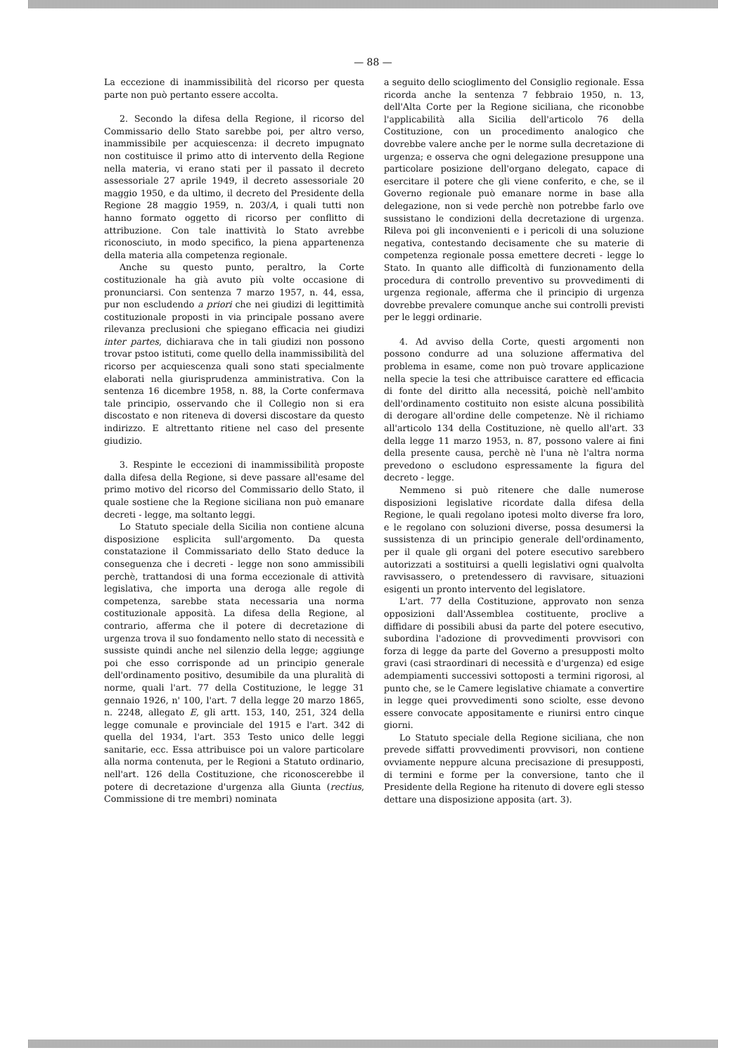— 88 —
La eccezione di inammissibilità del ricorso per questa parte non può pertanto essere accolta.
2. Secondo la difesa della Regione, il ricorso del Commissario dello Stato sarebbe poi, per altro verso, inammissibile per acquiescenza: il decreto impugnato non costituisce il primo atto di intervento della Regione nella materia, vi erano stati per il passato il decreto assessoriale 27 aprile 1949, il decreto assessoriale 20 maggio 1950, e da ultimo, il decreto del Presidente della Regione 28 maggio 1959, n. 203/A, i quali tutti non hanno formato oggetto di ricorso per conflitto di attribuzione. Con tale inattività lo Stato avrebbe riconosciuto, in modo specifico, la piena appartenenza della materia alla competenza regionale.
Anche su questo punto, peraltro, la Corte costituzionale ha già avuto più volte occasione di pronunciarsi. Con sentenza 7 marzo 1957, n. 44, essa, pur non escludendo a priori che nei giudizi di legittimità costituzionale proposti in via principale possano avere rilevanza preclusioni che spiegano efficacia nei giudizi inter partes, dichiarava che in tali giudizi non possono trovar pstoo istituti, come quello della inammissibilità del ricorso per acquiescenza quali sono stati specialmente elaborati nella giurisprudenza amministrativa. Con la sentenza 16 dicembre 1958, n. 88, la Corte confermava tale principio, osservando che il Collegio non si era discostato e non riteneva di doversi discostare da questo indirizzo. E altrettanto ritiene nel caso del presente giudizio.
3. Respinte le eccezioni di inammissibilità proposte dalla difesa della Regione, si deve passare all'esame del primo motivo del ricorso del Commissario dello Stato, il quale sostiene che la Regione siciliana non può emanare decreti - legge, ma soltanto leggi.
Lo Statuto speciale della Sicilia non contiene alcuna disposizione esplicita sull'argomento. Da questa constatazione il Commissariato dello Stato deduce la conseguenza che i decreti - legge non sono ammissibili perchè, trattandosi di una forma eccezionale di attività legislativa, che importa una deroga alle regole di competenza, sarebbe stata necessaria una norma costituzionale apposità. La difesa della Regione, al contrario, afferma che il potere di decretazione di urgenza trova il suo fondamento nello stato di necessità e sussiste quindi anche nel silenzio della legge; aggiunge poi che esso corrisponde ad un principio generale dell'ordinamento positivo, desumibile da una pluralità di norme, quali l'art. 77 della Costituzione, le legge 31 gennaio 1926, n' 100, l'art. 7 della legge 20 marzo 1865, n. 2248, allegato E, gli artt. 153, 140, 251, 324 della legge comunale e provinciale del 1915 e l'art. 342 di quella del 1934, l'art. 353 Testo unico delle leggi sanitarie, ecc. Essa attribuisce poi un valore particolare alla norma contenuta, per le Regioni a Statuto ordinario, nell'art. 126 della Costituzione, che riconoscerebbe il potere di decretazione d'urgenza alla Giunta (rectius, Commissione di tre membri) nominata
a seguito dello scioglimento del Consiglio regionale. Essa ricorda anche la sentenza 7 febbraio 1950, n. 13, dell'Alta Corte per la Regione siciliana, che riconobbe l'applicabilità alla Sicilia dell'articolo 76 della Costituzione, con un procedimento analogico che dovrebbe valere anche per le norme sulla decretazione di urgenza; e osserva che ogni delegazione presuppone una particolare posizione dell'organo delegato, capace di esercitare il potere che gli viene conferito, e che, se il Governo regionale può emanare norme in base alla delegazione, non si vede perchè non potrebbe farlo ove sussistano le condizioni della decretazione di urgenza. Rileva poi gli inconvenienti e i pericoli di una soluzione negativa, contestando decisamente che su materie di competenza regionale possa emettere decreti - legge lo Stato. In quanto alle difficoltà di funzionamento della procedura di controllo preventivo su provvedimenti di urgenza regionale, afferma che il principio di urgenza dovrebbe prevalere comunque anche sui controlli previsti per le leggi ordinarie.
4. Ad avviso della Corte, questi argomenti non possono condurre ad una soluzione affermativa del problema in esame, come non può trovare applicazione nella specie la tesi che attribuisce carattere ed efficacia di fonte del diritto alla necessitá, poichè nell'ambito dell'ordinamento costituito non esiste alcuna possibilità di derogare all'ordine delle competenze. Nè il richiamo all'articolo 134 della Costituzione, nè quello all'art. 33 della legge 11 marzo 1953, n. 87, possono valere ai fini della presente causa, perchè nè l'una nè l'altra norma prevedono o escludono espressamente la figura del decreto - legge.
Nemmeno si può ritenere che dalle numerose disposizioni legislative ricordate dalla difesa della Regione, le quali regolano ipotesi molto diverse fra loro, e le regolano con soluzioni diverse, possa desumersi la sussistenza di un principio generale dell'ordinamento, per il quale gli organi del potere esecutivo sarebbero autorizzati a sostituirsi a quelli legislativi ogni qualvolta ravvisassero, o pretendessero di ravvisare, situazioni esigenti un pronto intervento del legislatore.
L'art. 77 della Costituzione, approvato non senza opposizioni dall'Assemblea costituente, proclive a diffidare di possibili abusi da parte del potere esecutivo, subordina l'adozione di provvedimenti provvisori con forza di legge da parte del Governo a presupposti molto gravi (casi straordinari di necessità e d'urgenza) ed esige adempiamenti successivi sottoposti a termini rigorosi, al punto che, se le Camere legislative chiamate a convertire in legge quei provvedimenti sono sciolte, esse devono essere convocate appositamente e riunirsi entro cinque giorni.
Lo Statuto speciale della Regione siciliana, che non prevede siffatti provvedimenti provvisori, non contiene ovviamente neppure alcuna precisazione di presupposti, di termini e forme per la conversione, tanto che il Presidente della Regione ha ritenuto di dovere egli stesso dettare una disposizione apposita (art. 3).